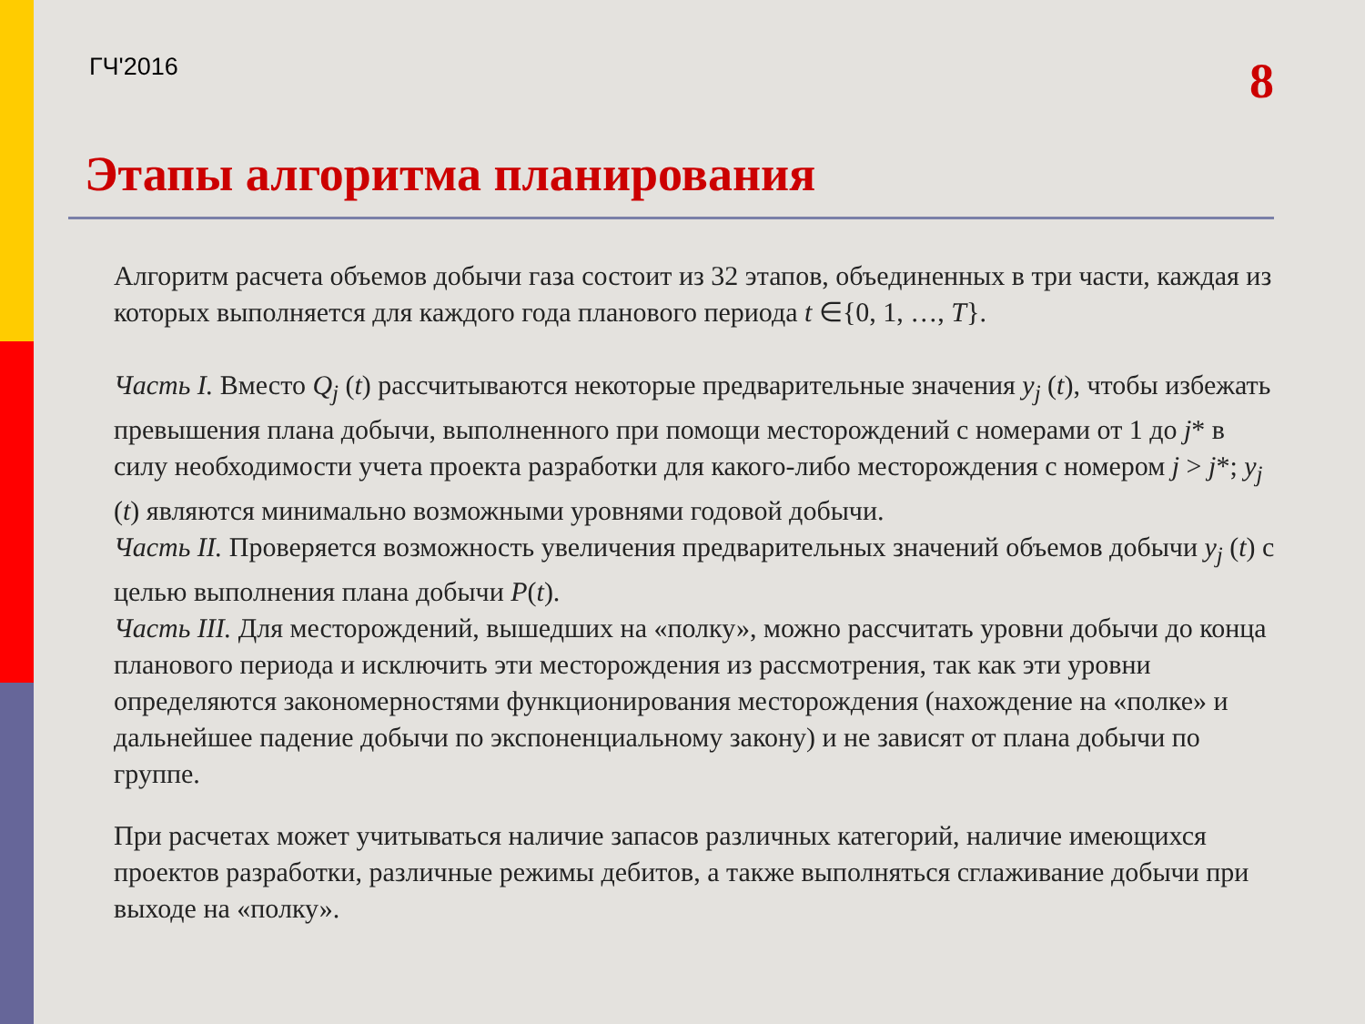ГЧ'2016 8
Этапы алгоритма планирования
Алгоритм расчета объемов добычи газа состоит из 32 этапов, объединенных в три части, каждая из которых выполняется для каждого года планового периода t ∈{0, 1, …, T}.
Часть I. Вместо Q<sub>j</sub> (t) рассчитываются некоторые предварительные значения y<sub>j</sub> (t), чтобы избежать превышения плана добычи, выполненного при помощи месторождений с номерами от 1 до j* в силу необходимости учета проекта разработки для какого-либо месторождения с номером j > j*; y<sub>j</sub> (t) являются минимально возможными уровнями годовой добычи.
Часть II. Проверяется возможность увеличения предварительных значений объемов добычи y<sub>j</sub> (t) с целью выполнения плана добычи P(t).
Часть III. Для месторождений, вышедших на «полку», можно рассчитать уровни добычи до конца планового периода и исключить эти месторождения из рассмотрения, так как эти уровни определяются закономерностями функционирования месторождения (нахождение на «полке» и дальнейшее падение добычи по экспоненциальному закону) и не зависят от плана добычи по группе.
При расчетах может учитываться наличие запасов различных категорий, наличие имеющихся проектов разработки, различные режимы дебитов, а также выполняться сглаживание добычи при выходе на «полку».